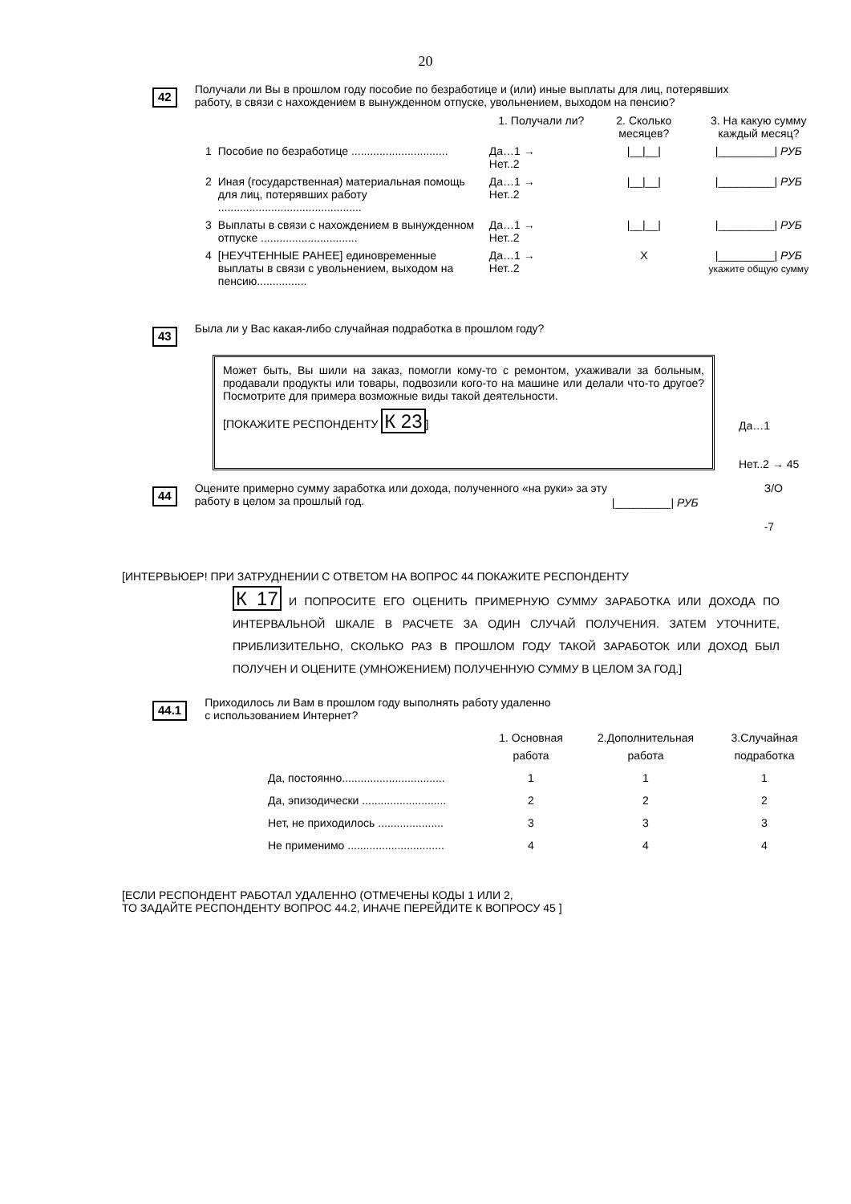20
42
Получали ли Вы в прошлом году пособие по безработице и (или) иные выплаты для лиц, потерявших работу, в связи с нахождением в вынужденном отпуске, увольнением, выходом на пенсию?
| | | 1. Получали ли? | 2. Сколько месяцев? | 3. На какую сумму каждый месяц? |
| --- | --- | --- | --- | --- |
| 1 | Пособие по безработице ............................... | Да…1 → Нет..2 | /__/__/ | /_________/ РУБ |
| 2 | Иная (государственная) материальная помощь для лиц, потерявших работу .............................................. | Да…1 → Нет..2 | /__/__/ | /_________/ РУБ |
| 3 | Выплаты в связи с нахождением в вынужденном отпуске ............................... | Да…1 → Нет..2 | /__/__/ | /_________/ РУБ |
| 4 | [НЕУЧТЕННЫЕ РАНЕЕ] единовременные выплаты в связи с увольнением, выходом на пенсию................ | Да…1 → Нет..2 | X | /_________/ РУБ укажите общую сумму |
43
Была ли у Вас какая-либо случайная подработка в прошлом году?
Может быть, Вы шили на заказ, помогли кому-то с ремонтом, ухаживали за больным, продавали продукты или товары, подвозили кого-то на машине или делали что-то другое? Посмотрите для примера возможные виды такой деятельности.
[ПОКАЖИТЕ РЕСПОНДЕНТУ К 23]
Да…1
Нет..2 → 45
44
Оцените примерно сумму заработка или дохода, полученного «на руки» за эту работу в целом за прошлый год.
|_________| РУБ
З/О
-7
[ИНТЕРВЬЮЕР! ПРИ ЗАТРУДНЕНИИ С ОТВЕТОМ НА ВОПРОС 44 ПОКАЖИТЕ РЕСПОНДЕНТУ
К 17 И ПОПРОСИТЕ ЕГО ОЦЕНИТЬ ПРИМЕРНУЮ СУММУ ЗАРАБОТКА ИЛИ ДОХОДА ПО ИНТЕРВАЛЬНОЙ ШКАЛЕ В РАСЧЕТЕ ЗА ОДИН СЛУЧАЙ ПОЛУЧЕНИЯ. ЗАТЕМ УТОЧНИТЕ, ПРИБЛИЗИТЕЛЬНО, СКОЛЬКО РАЗ В ПРОШЛОМ ГОДУ ТАКОЙ ЗАРАБОТОК ИЛИ ДОХОД БЫЛ ПОЛУЧЕН И ОЦЕНИТЕ (УМНОЖЕНИЕМ) ПОЛУЧЕННУЮ СУММУ В ЦЕЛОМ ЗА ГОД.]
44.1
Приходилось ли Вам в прошлом году выполнять работу удаленно
с использованием Интернет?
| | 1. Основная работа | 2.Дополнительная работа | 3.Случайная подработка |
| --- | --- | --- | --- |
| Да, постоянно................................. | 1 | 1 | 1 |
| Да, эпизодически ........................... | 2 | 2 | 2 |
| Нет, не приходилось ..................... | 3 | 3 | 3 |
| Не применимо ............................... | 4 | 4 | 4 |
[ЕСЛИ РЕСПОНДЕНТ РАБОТАЛ УДАЛЕННО (ОТМЕЧЕНЫ КОДЫ 1 ИЛИ 2,
ТО ЗАДАЙТЕ РЕСПОНДЕНТУ ВОПРОС 44.2, ИНАЧЕ ПЕРЕЙДИТЕ К ВОПРОСУ 45 ]